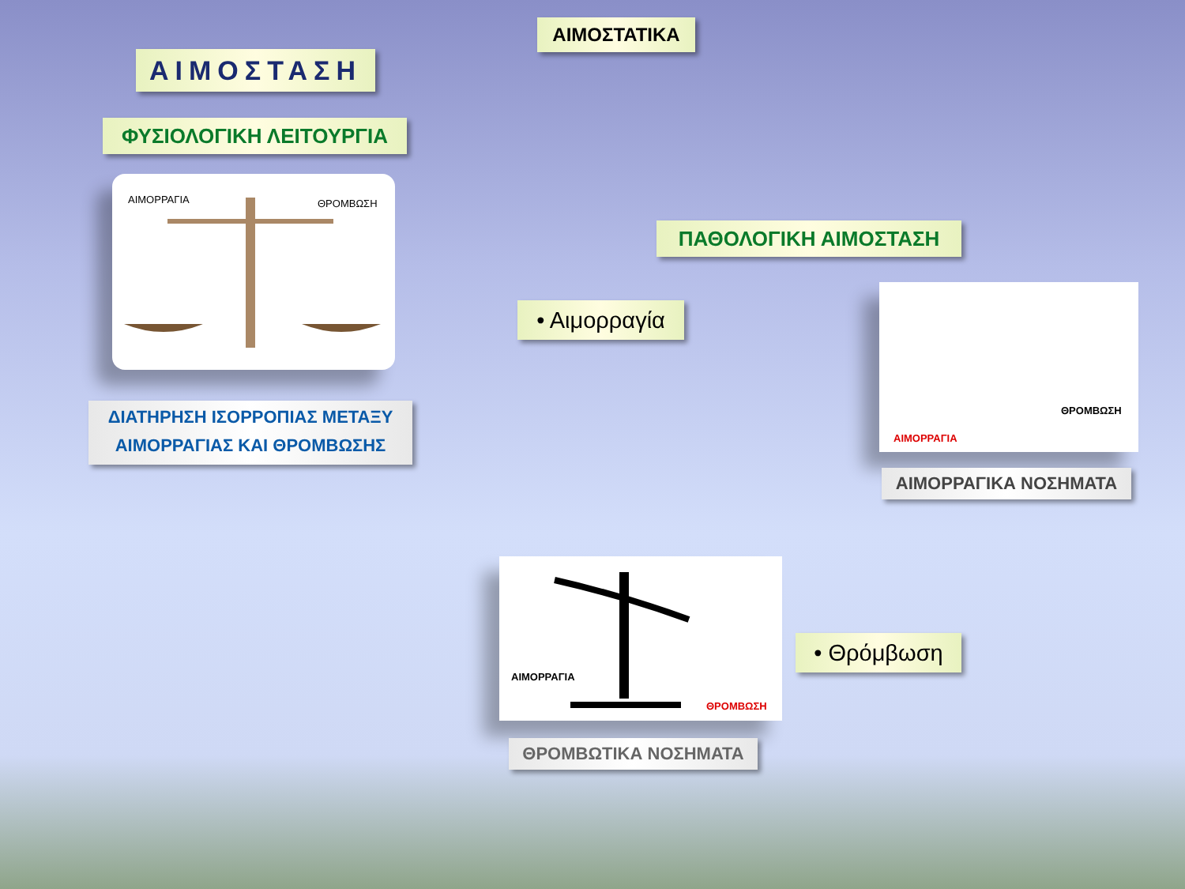ΑΙΜΟΣΤΑΤΙΚΑ
ΑΙΜΟΣΤΑΣΗ
ΦΥΣΙΟΛΟΓΙΚΗ ΛΕΙΤΟΥΡΓΙΑ
ΑΙΜΟΡΡΑΓΙΑ ΘΡΟΜΒΩΣΗ
ΔΙΑΤΗΡΗΣΗ ΙΣΟΡΡΟΠΙΑΣ ΜΕΤΑΞΥ
ΑΙΜΟΡΡΑΓΙΑΣ ΚΑΙ ΘΡΟΜΒΩΣΗΣ
ΠΑΘΟΛΟΓΙΚΗ ΑΙΜΟΣΤΑΣΗ
• Αιμορραγία
ΘΡΟΜΒΩΣΗ
ΑΙΜΟΡΡΑΓΙΑ
ΑΙΜΟΡΡΑΓΙΚΑ ΝΟΣΗΜΑΤΑ
ΑΙΜΟΡΡΑΓΙΑ
ΘΡΟΜΒΩΣΗ
ΘΡΟΜΒΩΤΙΚΑ ΝΟΣΗΜΑΤΑ
• Θρόμβωση